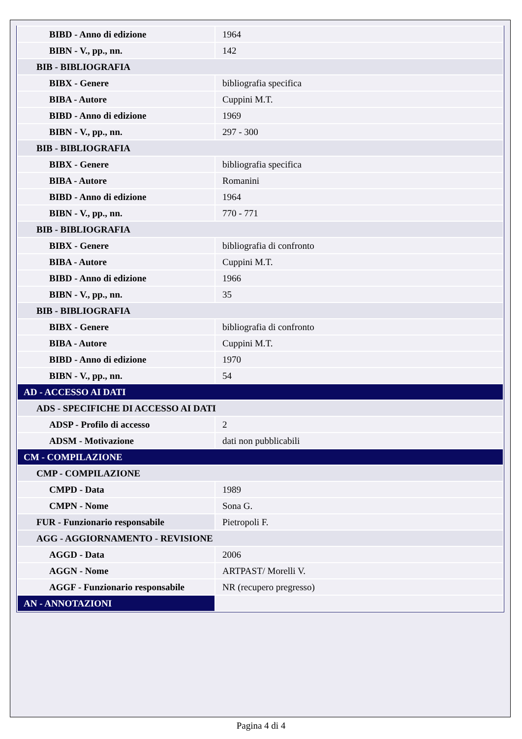| BIBD - Anno di edizione | 1964 |
| BIBN - V., pp., nn. | 142 |
| BIB - BIBLIOGRAFIA | |
| BIBX - Genere | bibliografia specifica |
| BIBA - Autore | Cuppini M.T. |
| BIBD - Anno di edizione | 1969 |
| BIBN - V., pp., nn. | 297 - 300 |
| BIB - BIBLIOGRAFIA | |
| BIBX - Genere | bibliografia specifica |
| BIBA - Autore | Romanini |
| BIBD - Anno di edizione | 1964 |
| BIBN - V., pp., nn. | 770 - 771 |
| BIB - BIBLIOGRAFIA | |
| BIBX - Genere | bibliografia di confronto |
| BIBA - Autore | Cuppini M.T. |
| BIBD - Anno di edizione | 1966 |
| BIBN - V., pp., nn. | 35 |
| BIB - BIBLIOGRAFIA | |
| BIBX - Genere | bibliografia di confronto |
| BIBA - Autore | Cuppini M.T. |
| BIBD - Anno di edizione | 1970 |
| BIBN - V., pp., nn. | 54 |
| AD - ACCESSO AI DATI | |
| ADS - SPECIFICHE DI ACCESSO AI DATI | |
| ADSP - Profilo di accesso | 2 |
| ADSM - Motivazione | dati non pubblicabili |
| CM - COMPILAZIONE | |
| CMP - COMPILAZIONE | |
| CMPD - Data | 1989 |
| CMPN - Nome | Sona G. |
| FUR - Funzionario responsabile | Pietropoli F. |
| AGG - AGGIORNAMENTO - REVISIONE | |
| AGGD - Data | 2006 |
| AGGN - Nome | ARTPAST/ Morelli V. |
| AGGF - Funzionario responsabile | NR (recupero pregresso) |
| AN - ANNOTAZIONI | |
Pagina 4 di 4